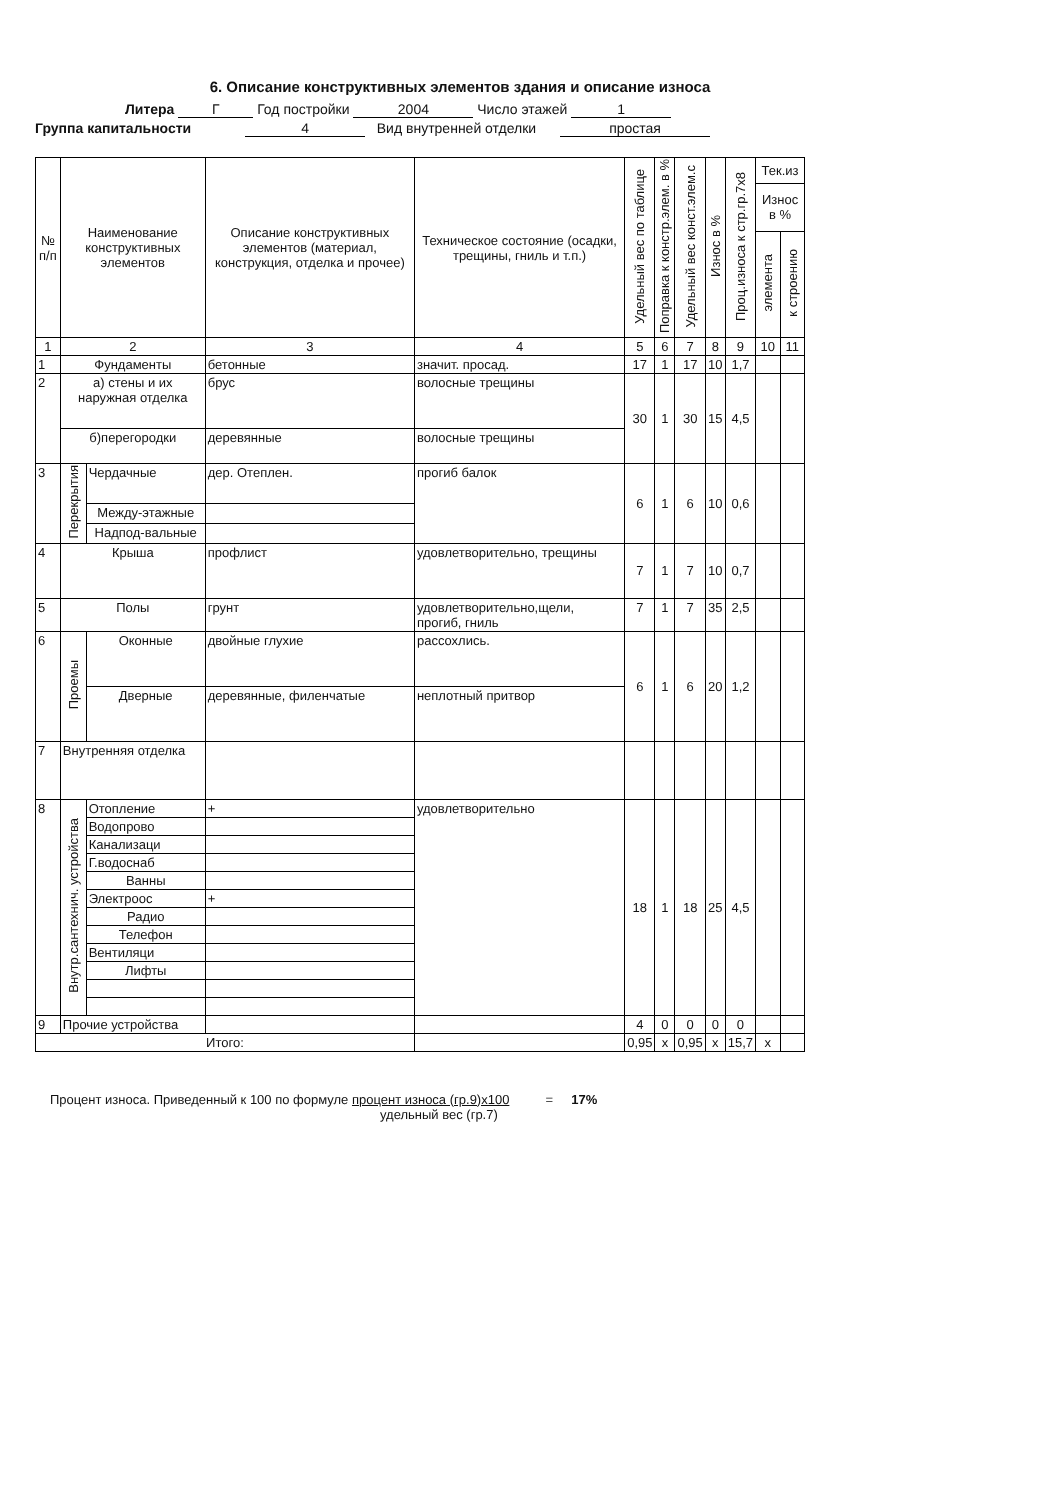6. Описание конструктивных элементов здания и описание износа
Литера Г Год постройки 2004 Число этажей 1
Группа капитальности 4 Вид внутренней отделки простая
| № п/п | Наименование конструктивных элементов | | Описание конструктивных элементов (материал, конструкция, отделка и прочее) | Техническое состояние (осадки, трещины, гниль и т.п.) | Удельный вес по таблице | Поправка к констр.элем. в % | Удельный вес конст.элем.с | Износ в % | Проц.износа к стр.гр.7х8 | Тек.из | |
| --- | --- | --- | --- | --- | --- | --- | --- | --- | --- | --- | --- |
| | | | | | | | | | | Износ в % | |
| | | | | | | | | | | элемента | к строению |
| 1 | 2 | | 3 | 4 | 5 | 6 | 7 | 8 | 9 | 10 | 11 |
| 1 | Фундаменты | | бетонные | значит. просад. | 17 | 1 | 17 | 10 | 1,7 | | |
| 2 | а) стены и их наружная отделка | | брус | волосные трещины | 30 | 1 | 30 | 15 | 4,5 | | |
| | б)перегородки | | деревянные | волосные трещины | | | | | | | |
| 3 | Перекрытия | Чердачные | дер. Отеплен. | прогиб балок | 6 | 1 | 6 | 10 | 0,6 | | |
| | | Между-этажные | | | | | | | | | |
| | | Надпод-вальные | | | | | | | | | |
| 4 | Крыша | | профлист | удовлетворительно, трещины | 7 | 1 | 7 | 10 | 0,7 | | |
| 5 | Полы | | грунт | удовлетворительно,щели, прогиб, гниль | 7 | 1 | 7 | 35 | 2,5 | | |
| 6 | Проемы | Оконные | двойные глухие | рассохлись. | 6 | 1 | 6 | 20 | 1,2 | | |
| | | Дверные | деревянные, филенчатые | неплотный притвор | | | | | | | |
| 7 | Внутренняя отделка | | | | | | | | | | |
| 8 | Внутр.сантехнич. устройства | Отопление | + | удовлетворительно | 18 | 1 | 18 | 25 | 4,5 | | |
| | | Водопрово | | | | | | | | | |
| | | Канализаци | | | | | | | | | |
| | | Г.водоснаб | | | | | | | | | |
| | | Ванны | | | | | | | | | |
| | | Электроос | + | | | | | | | | |
| | | Радио | | | | | | | | | |
| | | Телефон | | | | | | | | | |
| | | Вентиляци | | | | | | | | | |
| | | Лифты | | | | | | | | | |
| 9 | Прочие устройства | | | | 4 | 0 | 0 | 0 | 0 | | |
| Итого: | | | | | 0,95 | х | 0,95 | х | 15,7 | х | |
Процент износа. Приведенный к 100 по формуле процент износа (гр.9)х100 = 17%
удельный вес (гр.7)